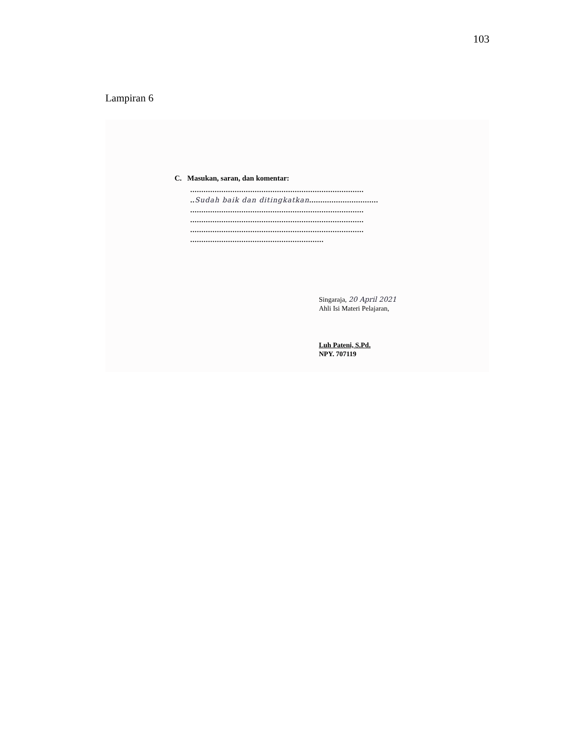103
Lampiran 6
C. Masukan, saran, dan komentar:
..............................................................................
..Sudah baik dan ditingkatkan...............................
..............................................................................
..............................................................................
..............................................................................
............................................................
Singaraja, 20 April 2021
Ahli Isi Materi Pelajaran,
Luh Pateni, S.Pd.
NPY. 707119